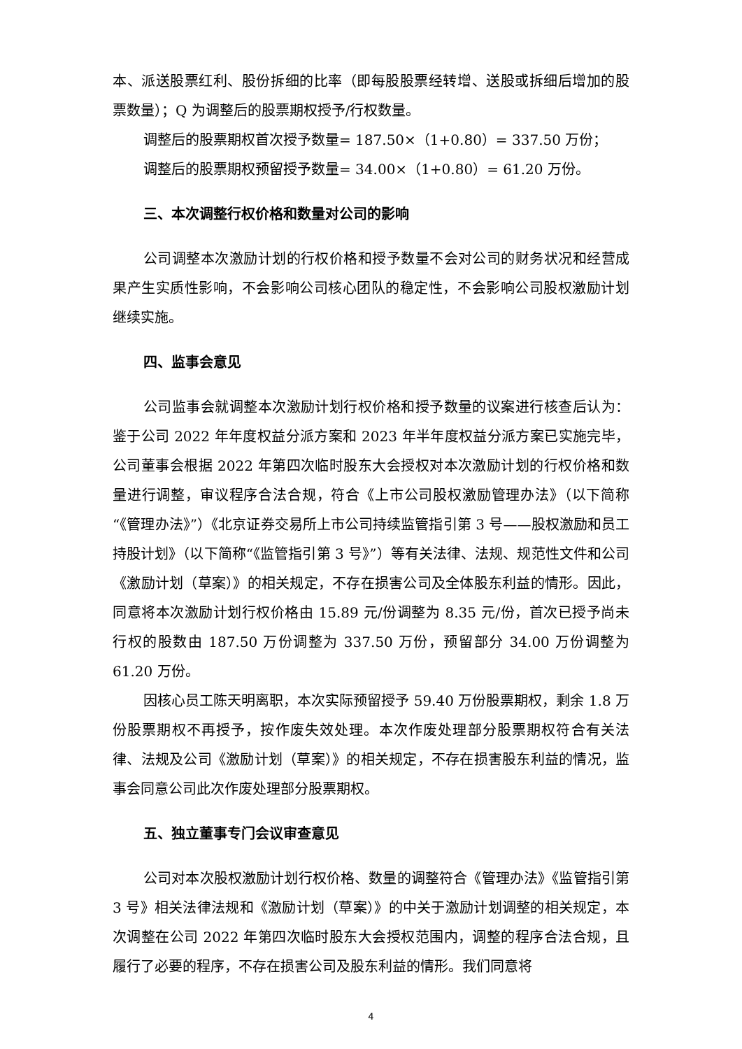本、派送股票红利、股份拆细的比率（即每股股票经转增、送股或拆细后增加的股票数量）；Q 为调整后的股票期权授予/行权数量。
调整后的股票期权首次授予数量= 187.50×（1+0.80）= 337.50 万份；
调整后的股票期权预留授予数量= 34.00×（1+0.80）= 61.20 万份。
三、本次调整行权价格和数量对公司的影响
公司调整本次激励计划的行权价格和授予数量不会对公司的财务状况和经营成果产生实质性影响，不会影响公司核心团队的稳定性，不会影响公司股权激励计划继续实施。
四、监事会意见
公司监事会就调整本次激励计划行权价格和授予数量的议案进行核查后认为：鉴于公司 2022 年年度权益分派方案和 2023 年半年度权益分派方案已实施完毕，公司董事会根据 2022 年第四次临时股东大会授权对本次激励计划的行权价格和数量进行调整，审议程序合法合规，符合《上市公司股权激励管理办法》（以下简称“《管理办法》”）《北京证券交易所上市公司持续监管指引第 3 号——股权激励和员工持股计划》（以下简称“《监管指引第 3 号》”）等有关法律、法规、规范性文件和公司《激励计划（草案）》的相关规定，不存在损害公司及全体股东利益的情形。因此，同意将本次激励计划行权价格由 15.89 元/份调整为 8.35 元/份，首次已授予尚未行权的股数由 187.50 万份调整为 337.50 万份，预留部分 34.00 万份调整为 61.20 万份。
因核心员工陈天明离职，本次实际预留授予 59.40 万份股票期权，剩余 1.8 万份股票期权不再授予，按作废失效处理。本次作废处理部分股票期权符合有关法律、法规及公司《激励计划（草案）》的相关规定，不存在损害股东利益的情况，监事会同意公司此次作废处理部分股票期权。
五、独立董事专门会议审查意见
公司对本次股权激励计划行权价格、数量的调整符合《管理办法》《监管指引第 3 号》相关法律法规和《激励计划（草案）》的中关于激励计划调整的相关规定，本次调整在公司 2022 年第四次临时股东大会授权范围内，调整的程序合法合规，且履行了必要的程序，不存在损害公司及股东利益的情形。我们同意将
4